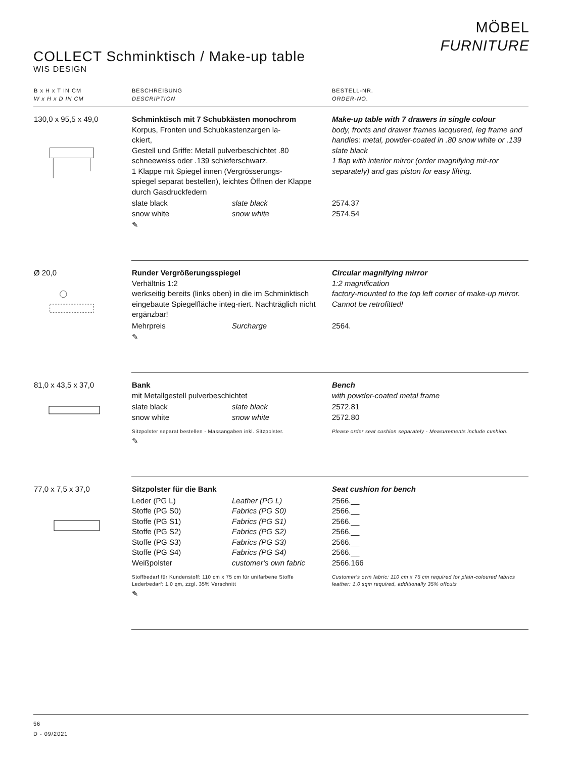MÖBEL
FURNITURE
COLLECT Schminktisch / Make-up table
WIS DESIGN
| B x H x T IN CM W x H x D IN CM | BESCHREIBUNG DESCRIPTION | | BESTELL-NR. ORDER-NO. |
| --- | --- | --- | --- |
| 130,0 x 95,5 x 49,0 | Schminktisch mit 7 Schubkästen monochrom Korpus, Fronten und Schubkastenzargen la- ckiert, Gestell und Griffe: Metall pulverbeschichtet .80 schneeweiss oder .139 schieferschwarz. 1 Klappe mit Spiegel innen (Vergrösserungs- spiegel separat bestellen), leichtes Öffnen der Klappe durch Gasdruckfedern | | Make-up table with 7 drawers in single colour body, fronts and drawer frames lacquered, leg frame and handles: metal, powder-coated in .80 snow white or .139 slate black 1 flap with interior mirror (order magnifying mir-ror separately) and gas piston for easy lifting. |
| | slate black snow white | slate black snow white | 2574.37 2574.54 |
| | ✎ | | |
| Ø 20,0 | Runder Vergrößerungsspiegel Verhältnis 1:2 werkseitig bereits (links oben) in die im Schminktisch eingebaute Spiegelfläche integ-riert. Nachträglich nicht ergänzbar! | | Circular magnifying mirror 1:2 magnification factory-mounted to the top left corner of make-up mirror. Cannot be retrofitted! |
| | Mehrpreis | Surcharge | 2564. |
| | ✎ | | |
| 81,0 x 43,5 x 37,0 | Bank mit Metallgestell pulverbeschichtet | | Bench with powder-coated metal frame |
| | slate black snow white | slate black snow white | 2572.81 2572.80 |
| | Sitzpolster separat bestellen - Massangaben inkl. Sitzpolster. | | Please order seat cushion separately - Measurements include cushion. |
| | ✎ | | |
| 77,0 x 7,5 x 37,0 | Sitzpolster für die Bank | | Seat cushion for bench |
| | Leder (PG L) Stoffe (PG S0) Stoffe (PG S1) Stoffe (PG S2) Stoffe (PG S3) Stoffe (PG S4) Weißpolster | Leather (PG L) Fabrics (PG S0) Fabrics (PG S1) Fabrics (PG S2) Fabrics (PG S3) Fabrics (PG S4) customer‘s own fabric | 2566.__ 2566.__ 2566.__ 2566.__ 2566.__ 2566.__ 2566.166 |
| | Stoffbedarf für Kundenstoff: 110 cm x 75 cm für unifarbene Stoffe Lederbedarf: 1,0 qm, zzgl. 35% Verschnitt | | Customer‘s own fabric: 110 cm x 75 cm required for plain-coloured fabrics leather: 1.0 sqm required, additionally 35% offcuts |
| | ✎ | | |
56
D - 09/2021